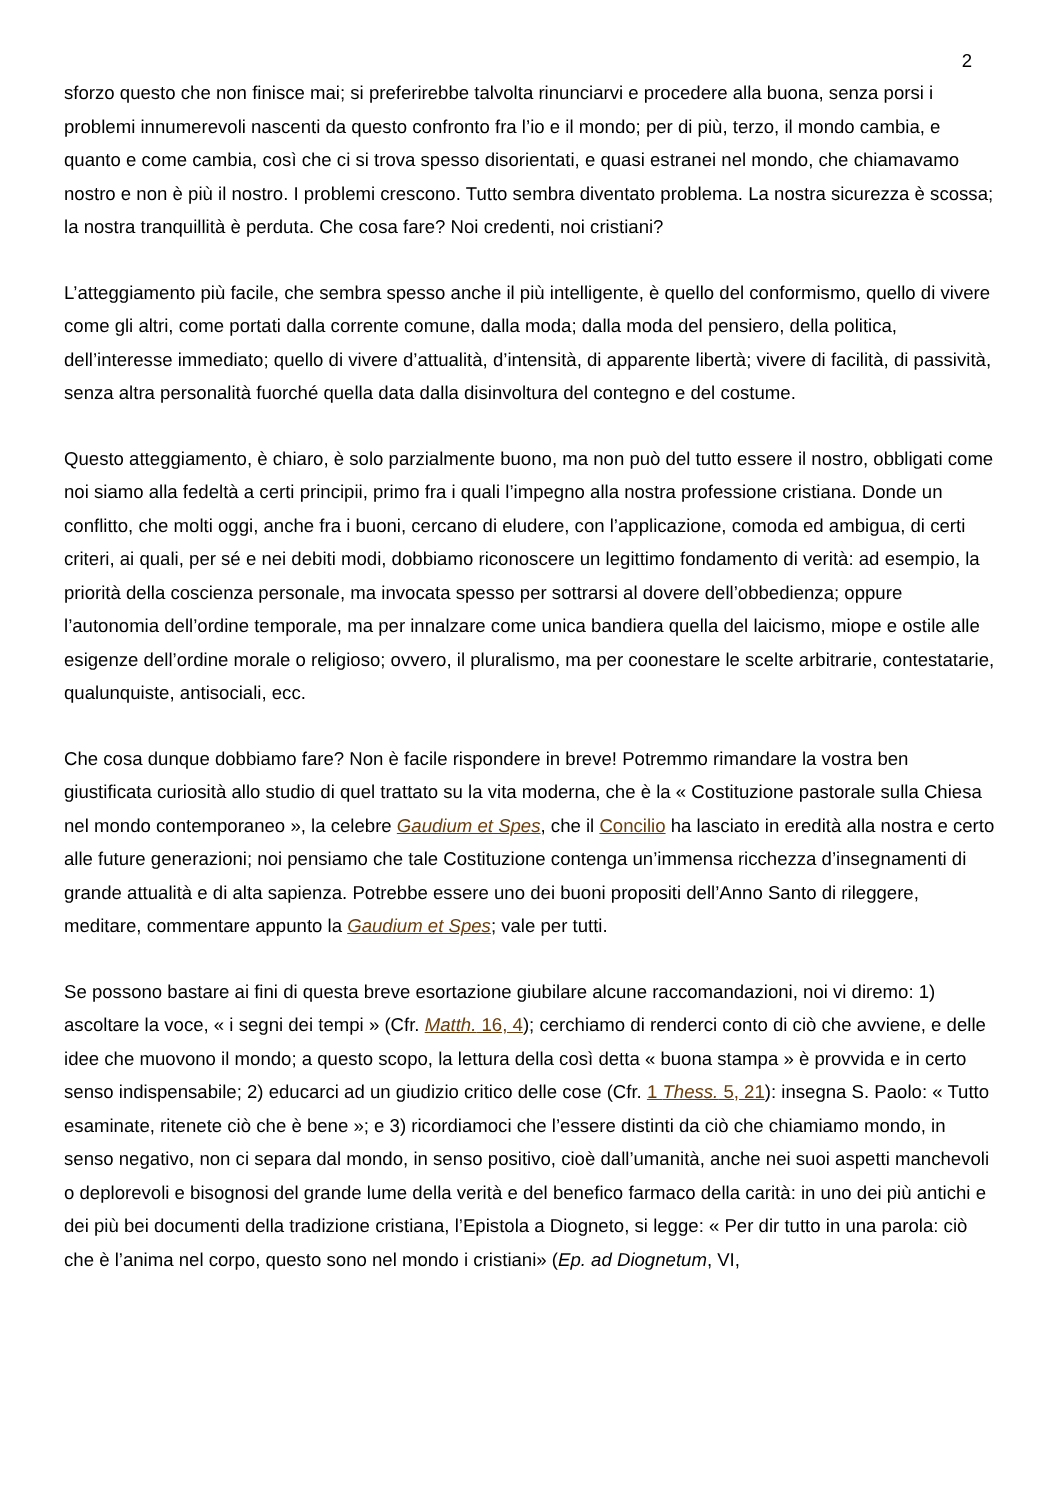2
sforzo questo che non finisce mai; si preferirebbe talvolta rinunciarvi e procedere alla buona, senza porsi i problemi innumerevoli nascenti da questo confronto fra l’io e il mondo; per di più, terzo, il mondo cambia, e quanto e come cambia, così che ci si trova spesso disorientati, e quasi estranei nel mondo, che chiamavamo nostro e non è più il nostro. I problemi crescono. Tutto sembra diventato problema. La nostra sicurezza è scossa; la nostra tranquillità è perduta. Che cosa fare? Noi credenti, noi cristiani?
L’atteggiamento più facile, che sembra spesso anche il più intelligente, è quello del conformismo, quello di vivere come gli altri, come portati dalla corrente comune, dalla moda; dalla moda del pensiero, della politica, dell’interesse immediato; quello di vivere d’attualità, d’intensità, di apparente libertà; vivere di facilità, di passività, senza altra personalità fuorché quella data dalla disinvoltura del contegno e del costume.
Questo atteggiamento, è chiaro, è solo parzialmente buono, ma non può del tutto essere il nostro, obbligati come noi siamo alla fedeltà a certi principii, primo fra i quali l’impegno alla nostra professione cristiana. Donde un conflitto, che molti oggi, anche fra i buoni, cercano di eludere, con l’applicazione, comoda ed ambigua, di certi criteri, ai quali, per sé e nei debiti modi, dobbiamo riconoscere un legittimo fondamento di verità: ad esempio, la priorità della coscienza personale, ma invocata spesso per sottrarsi al dovere dell’obbedienza; oppure l’autonomia dell’ordine temporale, ma per innalzare come unica bandiera quella del laicismo, miope e ostile alle esigenze dell’ordine morale o religioso; ovvero, il pluralismo, ma per coonestare le scelte arbitrarie, contestatarie, qualunquiste, antisociali, ecc.
Che cosa dunque dobbiamo fare? Non è facile rispondere in breve! Potremmo rimandare la vostra ben giustificata curiosità allo studio di quel trattato su la vita moderna, che è la « Costituzione pastorale sulla Chiesa nel mondo contemporaneo », la celebre Gaudium et Spes, che il Concilio ha lasciato in eredità alla nostra e certo alle future generazioni; noi pensiamo che tale Costituzione contenga un’immensa ricchezza d’insegnamenti di grande attualità e di alta sapienza. Potrebbe essere uno dei buoni propositi dell’Anno Santo di rileggere, meditare, commentare appunto la Gaudium et Spes; vale per tutti.
Se possono bastare ai fini di questa breve esortazione giubilare alcune raccomandazioni, noi vi diremo: 1) ascoltare la voce, « i segni dei tempi » (Cfr. Matth. 16, 4); cerchiamo di renderci conto di ciò che avviene, e delle idee che muovono il mondo; a questo scopo, la lettura della così detta « buona stampa » è provvida e in certo senso indispensabile; 2) educarci ad un giudizio critico delle cose (Cfr. 1 Thess. 5, 21): insegna S. Paolo: « Tutto esaminate, ritenete ciò che è bene »; e 3) ricordiamoci che l’essere distinti da ciò che chiamiamo mondo, in senso negativo, non ci separa dal mondo, in senso positivo, cioè dall’umanità, anche nei suoi aspetti manchevoli o deplorevoli e bisognosi del grande lume della verità e del benefico farmaco della carità: in uno dei più antichi e dei più bei documenti della tradizione cristiana, l’Epistola a Diogneto, si legge: « Per dir tutto in una parola: ciò che è l’anima nel corpo, questo sono nel mondo i cristiani» (Ep. ad Diognetum, VI,